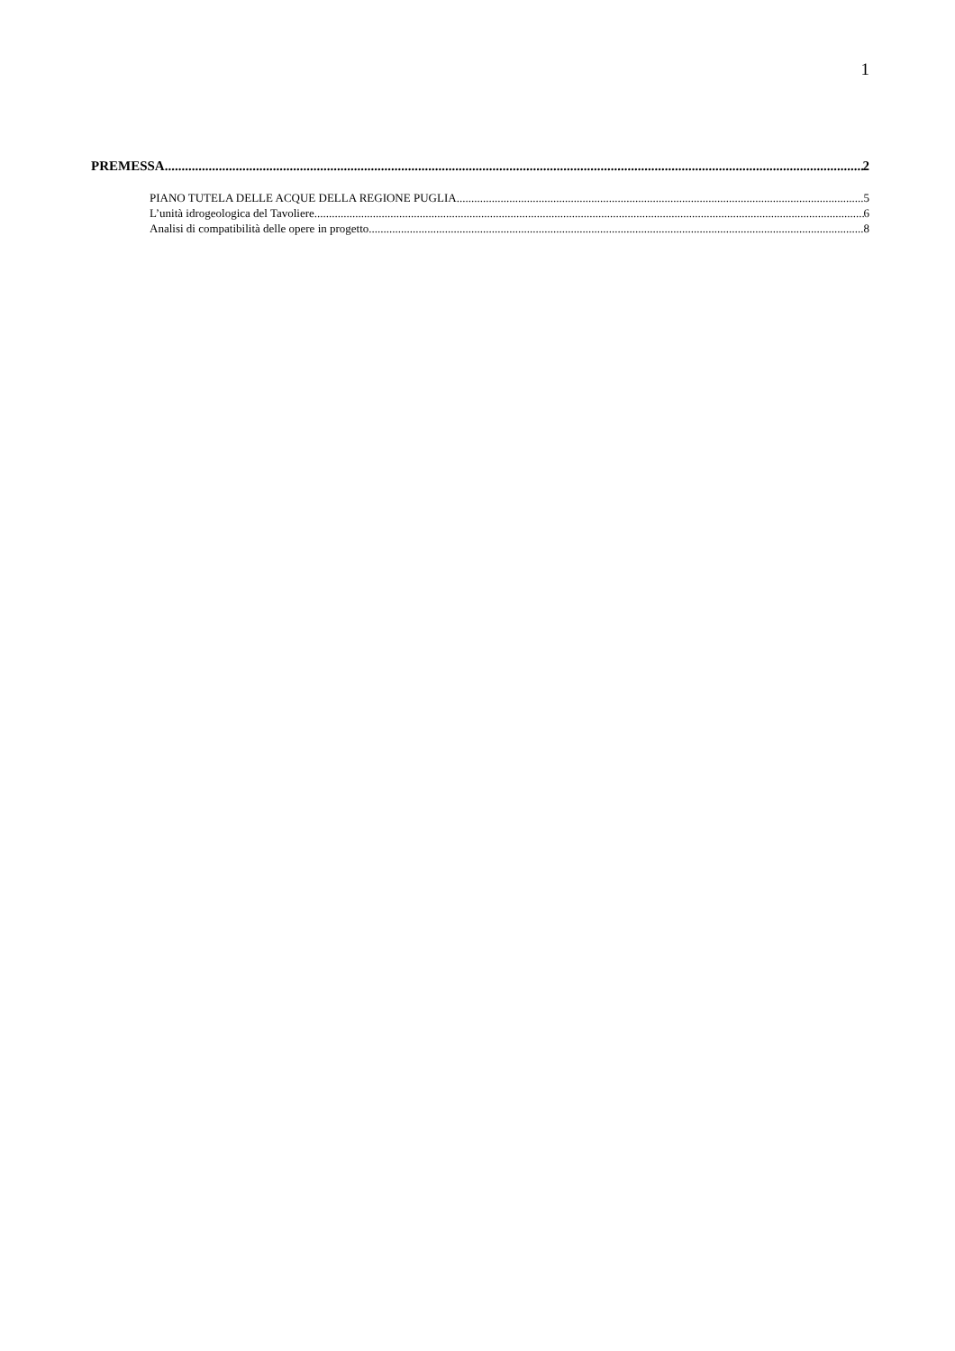1
PREMESSA 2
PIANO TUTELA DELLE ACQUE DELLA REGIONE PUGLIA 5
L’unità idrogeologica del Tavoliere 6
Analisi di compatibilità delle opere in progetto 8